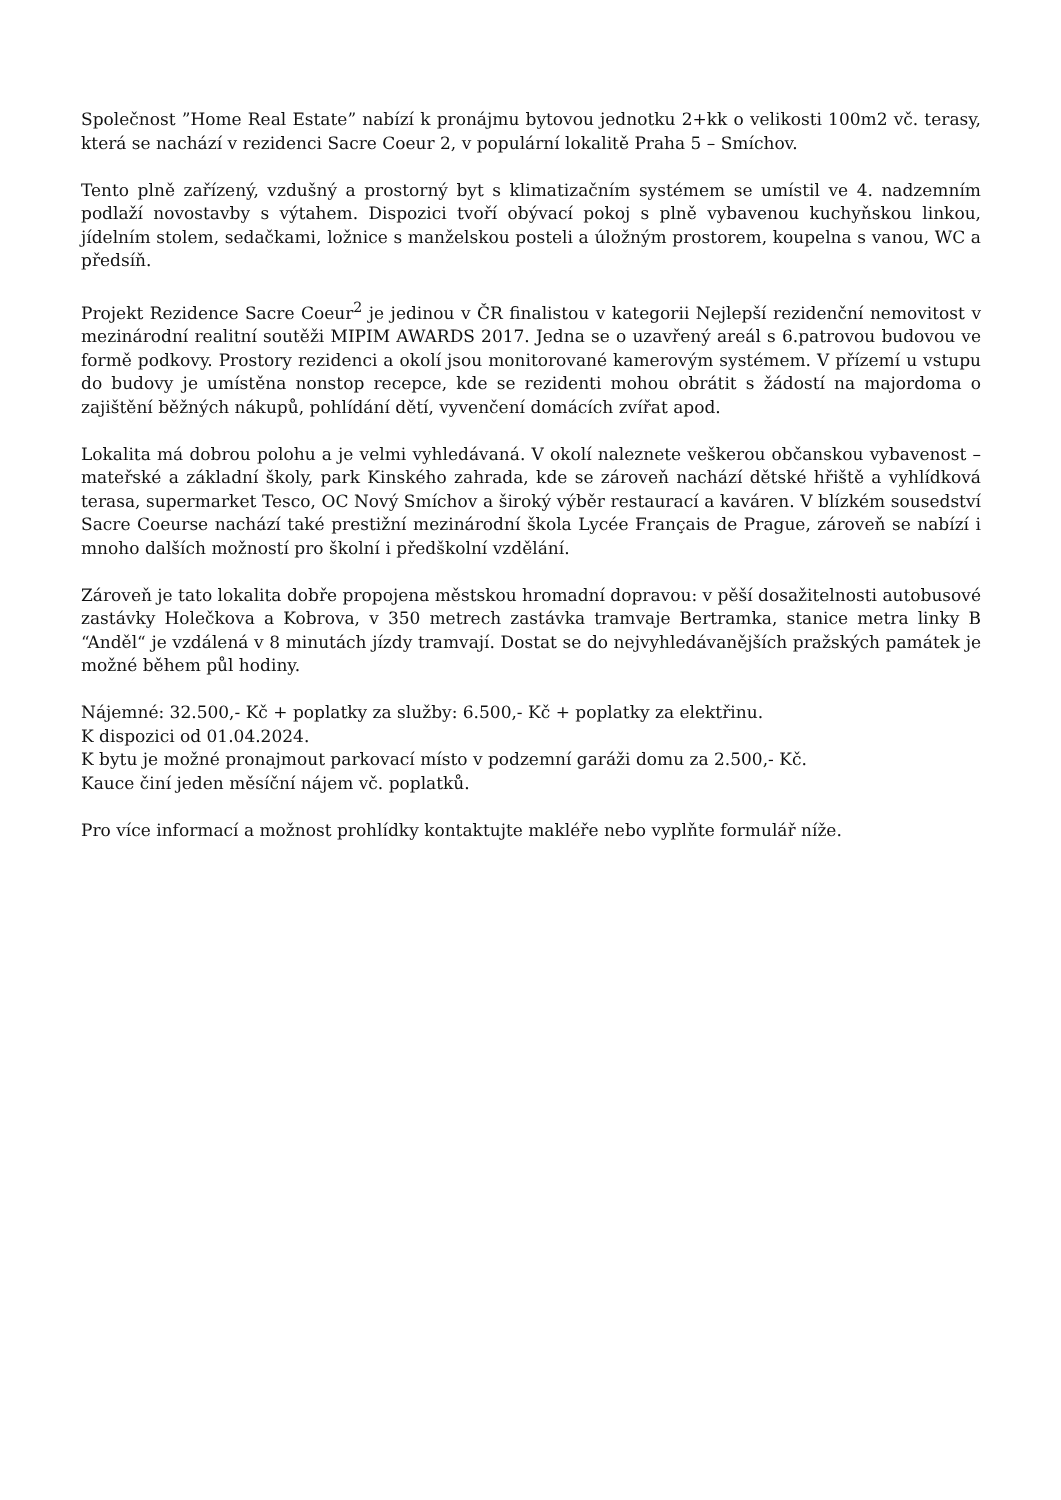Společnost ”Home Real Estate” nabízí k pronájmu bytovou jednotku 2+kk o velikosti 100m2 vč. terasy, která se nachází v rezidenci Sacre Coeur 2, v populární lokalitě Praha 5 – Smíchov.
Tento plně zařízený, vzdušný a prostorný byt s klimatizačním systémem se umístil ve 4. nadzemním podlaží novostavby s výtahem. Dispozici tvoří obývací pokoj s plně vybavenou kuchyňskou linkou, jídelním stolem, sedačkami, ložnice s manželskou posteli a úložným prostorem, koupelna s vanou, WC a předsíň.
Projekt Rezidence Sacre Coeur<sup>2</sup> je jedinou v ČR finalistou v kategorii Nejlepší rezidenční nemovitost v mezinárodní realitní soutěži MIPIM AWARDS 2017. Jedna se o uzavřený areál s 6.patrovou budovou ve formě podkovy. Prostory rezidenci a okolí jsou monitorované kamerovým systémem. V přízemí u vstupu do budovy je umístěna nonstop recepce, kde se rezidenti mohou obrátit s žádostí na majordoma o zajištění běžných nákupů, pohlídání dětí, vyvenčení domácích zvířat apod.
Lokalita má dobrou polohu a je velmi vyhledávaná. V okolí naleznete veškerou občanskou vybavenost – mateřské a základní školy, park Kinského zahrada, kde se zároveň nachází dětské hřiště a vyhlídková terasa, supermarket Tesco, OC Nový Smíchov a široký výběr restaurací a kaváren. V blízkém sousedství Sacre Coeurse nachází také prestižní mezinárodní škola Lycée Français de Prague, zároveň se nabízí i mnoho dalších možností pro školní i předškolní vzdělání.
Zároveň je tato lokalita dobře propojena městskou hromadní dopravou: v pěší dosažitelnosti autobusové zastávky Holečkova a Kobrova, v 350 metrech zastávka tramvaje Bertramka, stanice metra linky B “Anděl“ je vzdálená v 8 minutách jízdy tramvají. Dostat se do nejvyhledávanějších pražských památek je možné během půl hodiny.
Nájemné: 32.500,- Kč + poplatky za služby: 6.500,- Kč + poplatky za elektřinu.
K dispozici od 01.04.2024.
K bytu je možné pronajmout parkovací místo v podzemní garáži domu za 2.500,- Kč.
Kauce činí jeden měsíční nájem vč. poplatků.
Pro více informací a možnost prohlídky kontaktujte makléře nebo vyplňte formulář níže.